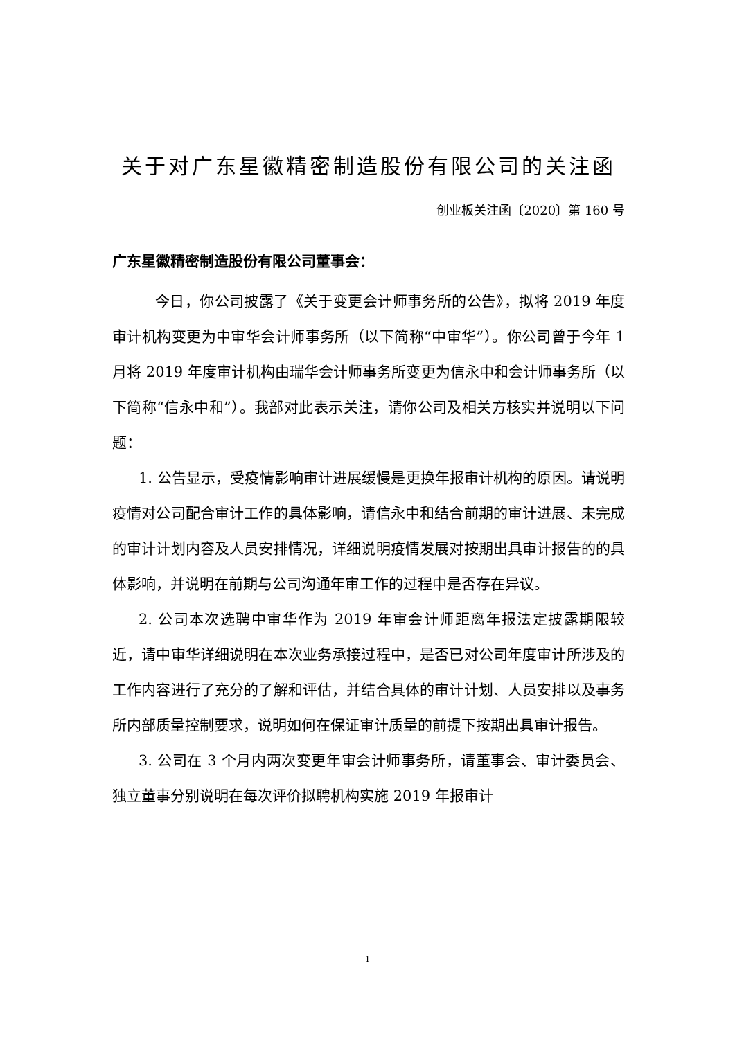关于对广东星徽精密制造股份有限公司的关注函
创业板关注函〔2020〕第 160 号
广东星徽精密制造股份有限公司董事会：
今日，你公司披露了《关于变更会计师事务所的公告》，拟将 2019 年度审计机构变更为中审华会计师事务所（以下简称“中审华”）。你公司曾于今年 1 月将 2019 年度审计机构由瑞华会计师事务所变更为信永中和会计师事务所（以下简称“信永中和”）。我部对此表示关注，请你公司及相关方核实并说明以下问题：
1. 公告显示，受疫情影响审计进展缓慢是更换年报审计机构的原因。请说明疫情对公司配合审计工作的具体影响，请信永中和结合前期的审计进展、未完成的审计计划内容及人员安排情况，详细说明疫情发展对按期出具审计报告的的具体影响，并说明在前期与公司沟通年审工作的过程中是否存在异议。
2. 公司本次选聘中审华作为 2019 年审会计师距离年报法定披露期限较近，请中审华详细说明在本次业务承接过程中，是否已对公司年度审计所涉及的工作内容进行了充分的了解和评估，并结合具体的审计计划、人员安排以及事务所内部质量控制要求，说明如何在保证审计质量的前提下按期出具审计报告。
3. 公司在 3 个月内两次变更年审会计师事务所，请董事会、审计委员会、独立董事分别说明在每次评价拟聘机构实施 2019 年报审计
1